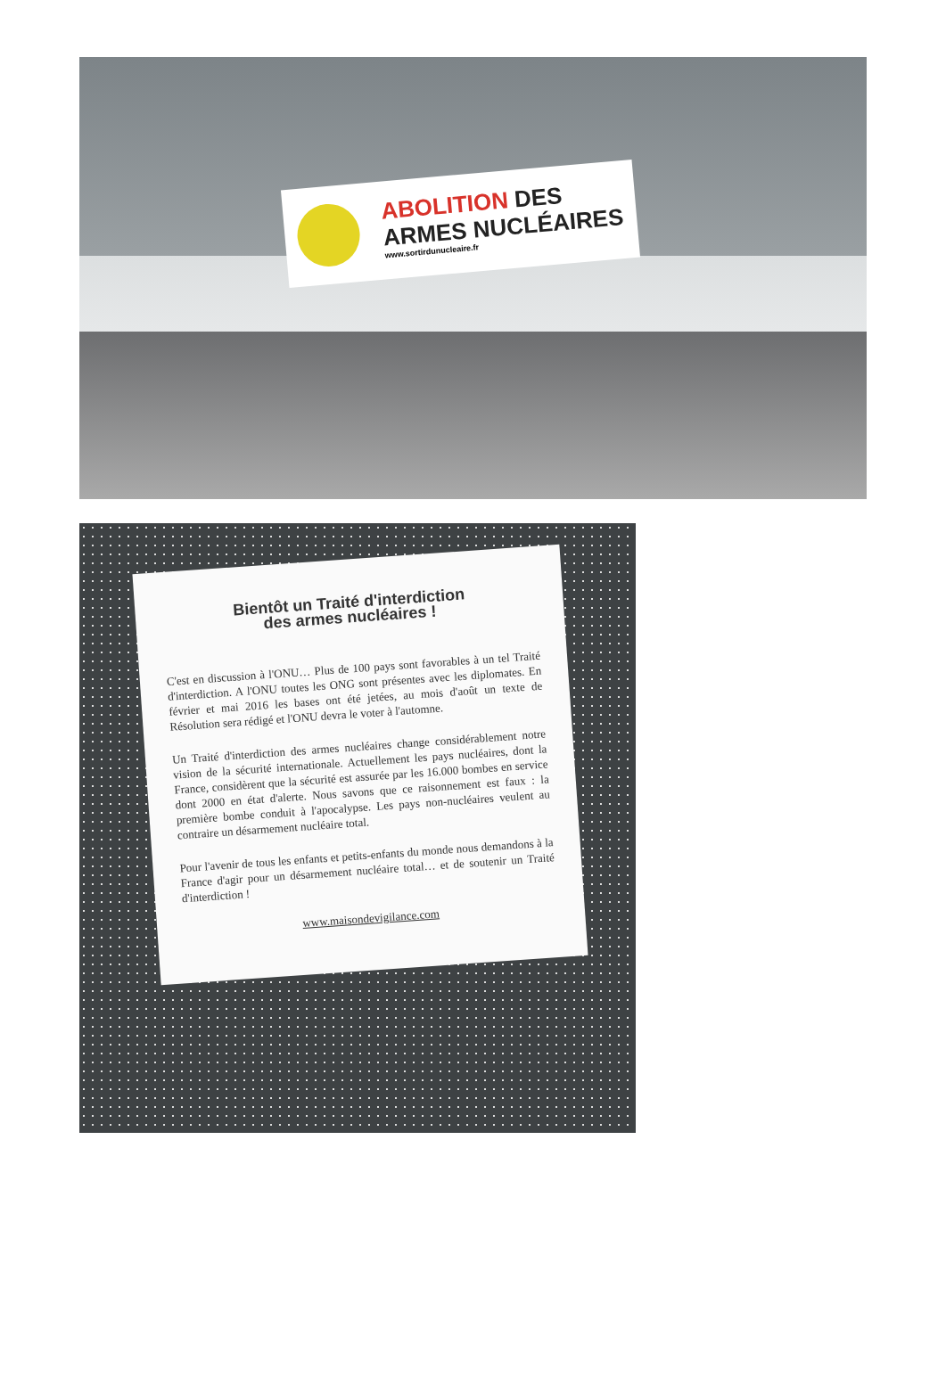ABOLITION DES
ARMES NUCLÉAIRES
www.sortirdunucleaire.fr
Bientôt un Traité d'interdiction
des armes nucléaires !
C'est en discussion à l'ONU… Plus de 100 pays sont favorables à un tel Traité d'interdiction. A l'ONU toutes les ONG sont présentes avec les diplomates. En février et mai 2016 les bases ont été jetées, au mois d'août un texte de Résolution sera rédigé et l'ONU devra le voter à l'automne.
Un Traité d'interdiction des armes nucléaires change considérablement notre vision de la sécurité internationale. Actuellement les pays nucléaires, dont la France, considèrent que la sécurité est assurée par les 16.000 bombes en service dont 2000 en état d'alerte. Nous savons que ce raisonnement est faux : la première bombe conduit à l'apocalypse. Les pays non-nucléaires veulent au contraire un désarmement nucléaire total.
Pour l'avenir de tous les enfants et petits-enfants du monde nous demandons à la France d'agir pour un désarmement nucléaire total… et de soutenir un Traité d'interdiction !
www.maisondevigilance.com